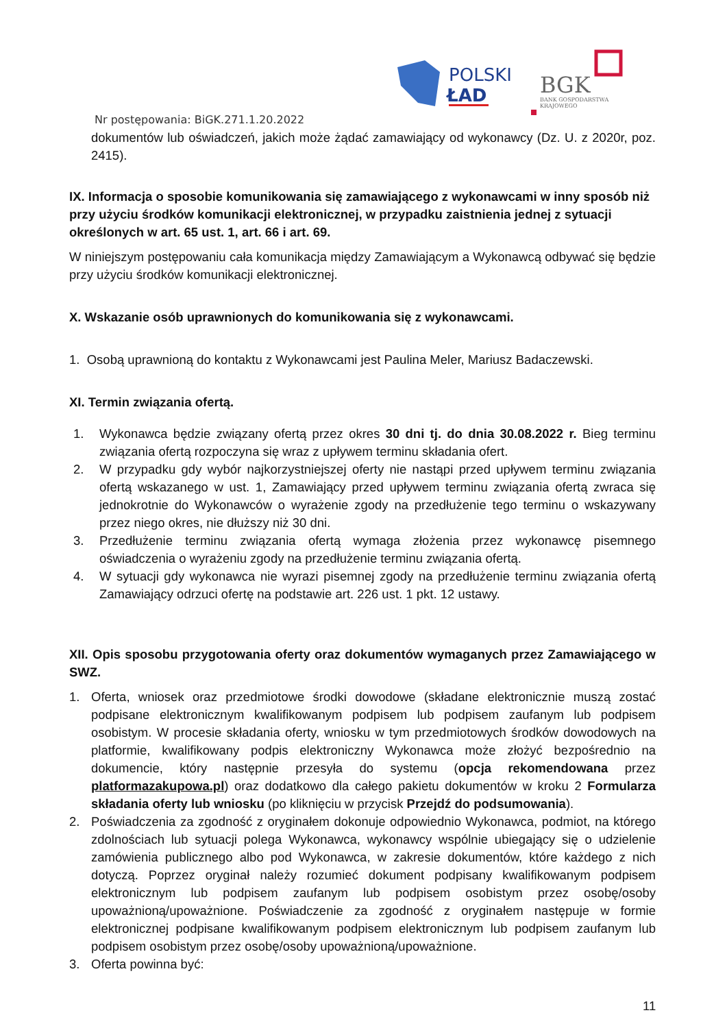POLSKI
ŁAD
BGK
BANK GOSPODARSTWA
KRAJOWEGO
Nr postępowania: BiGK.271.1.20.2022
dokumentów lub oświadczeń, jakich może żądać zamawiający od wykonawcy (Dz. U. z 2020r, poz. 2415).
IX. Informacja o sposobie komunikowania się zamawiającego z wykonawcami w inny sposób niż przy użyciu środków komunikacji elektronicznej, w przypadku zaistnienia jednej z sytuacji określonych w art. 65 ust. 1, art. 66 i art. 69.
W niniejszym postępowaniu cała komunikacja między Zamawiającym a Wykonawcą odbywać się będzie przy użyciu środków komunikacji elektronicznej.
X. Wskazanie osób uprawnionych do komunikowania się z wykonawcami.
1. Osobą uprawnioną do kontaktu z Wykonawcami jest Paulina Meler, Mariusz Badaczewski.
XI. Termin związania ofertą.
1. Wykonawca będzie związany ofertą przez okres 30 dni tj. do dnia 30.08.2022 r. Bieg terminu związania ofertą rozpoczyna się wraz z upływem terminu składania ofert.
2. W przypadku gdy wybór najkorzystniejszej oferty nie nastąpi przed upływem terminu związania ofertą wskazanego w ust. 1, Zamawiający przed upływem terminu związania ofertą zwraca się jednokrotnie do Wykonawców o wyrażenie zgody na przedłużenie tego terminu o wskazywany przez niego okres, nie dłuższy niż 30 dni.
3. Przedłużenie terminu związania ofertą wymaga złożenia przez wykonawcę pisemnego oświadczenia o wyrażeniu zgody na przedłużenie terminu związania ofertą.
4. W sytuacji gdy wykonawca nie wyrazi pisemnej zgody na przedłużenie terminu związania ofertą Zamawiający odrzuci ofertę na podstawie art. 226 ust. 1 pkt. 12 ustawy.
XII. Opis sposobu przygotowania oferty oraz dokumentów wymaganych przez Zamawiającego w SWZ.
1. Oferta, wniosek oraz przedmiotowe środki dowodowe (składane elektronicznie muszą zostać podpisane elektronicznym kwalifikowanym podpisem lub podpisem zaufanym lub podpisem osobistym. W procesie składania oferty, wniosku w tym przedmiotowych środków dowodowych na platformie, kwalifikowany podpis elektroniczny Wykonawca może złożyć bezpośrednio na dokumencie, który następnie przesyła do systemu (opcja rekomendowana przez platformazakupowa.pl) oraz dodatkowo dla całego pakietu dokumentów w kroku 2 Formularza składania oferty lub wniosku (po kliknięciu w przycisk Przejdź do podsumowania).
2. Poświadczenia za zgodność z oryginałem dokonuje odpowiednio Wykonawca, podmiot, na którego zdolnościach lub sytuacji polega Wykonawca, wykonawcy wspólnie ubiegający się o udzielenie zamówienia publicznego albo pod Wykonawca, w zakresie dokumentów, które każdego z nich dotyczą. Poprzez oryginał należy rozumieć dokument podpisany kwalifikowanym podpisem elektronicznym lub podpisem zaufanym lub podpisem osobistym przez osobę/osoby upoważnioną/upoważnione. Poświadczenie za zgodność z oryginałem następuje w formie elektronicznej podpisane kwalifikowanym podpisem elektronicznym lub podpisem zaufanym lub podpisem osobistym przez osobę/osoby upoważnioną/upoważnione.
3. Oferta powinna być:
11